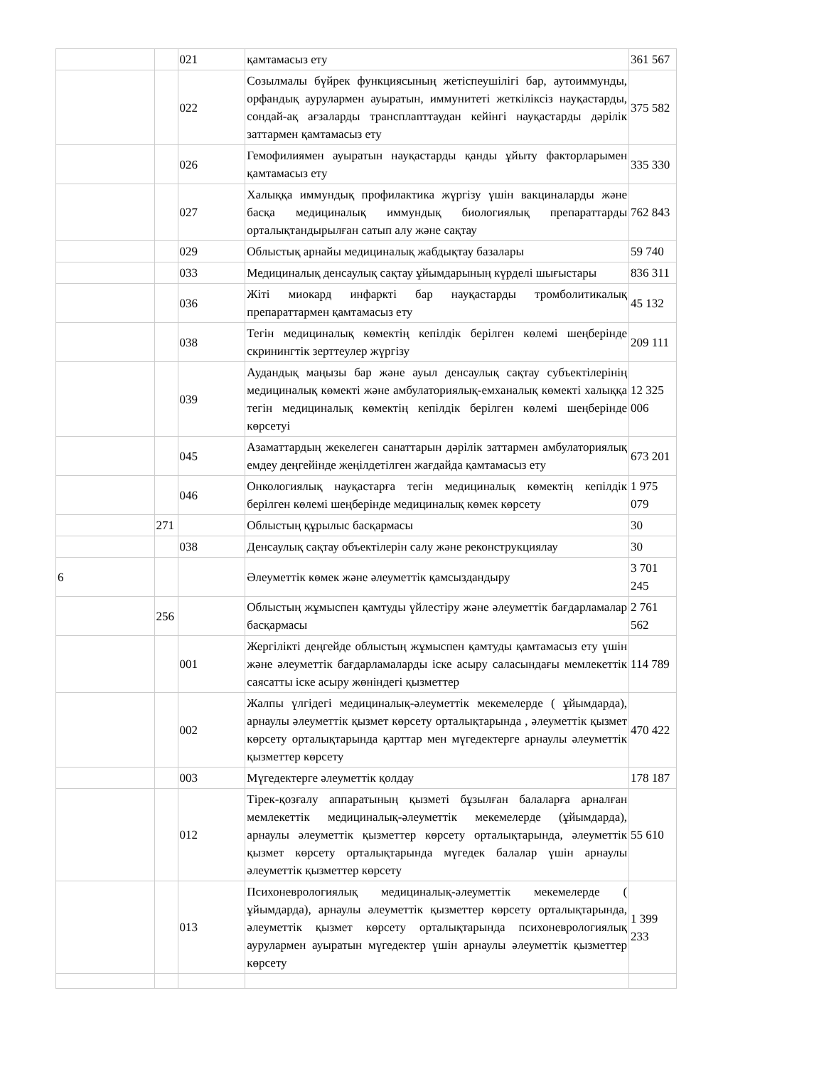| | | 021 | қамтамасыз ету | 361 567 |
| | | 022 | Созылмалы бүйрек функциясының жетіспеушілігі бар, аутоиммунды, орфандық аурулармен ауыратын, иммунитеті жеткіліксіз науқастарды, сондай-ақ ағзаларды трансплanттаудан кейінгі науқастарды дәрілік заттармен қамтамасыз ету | 375 582 |
| | | 026 | Гемофилиямен ауыратын науқастарды қанды ұйыту факторларымен қамтамасыз ету | 335 330 |
| | | 027 | Халыққа иммундық профилактика жүргізу үшін вакциналарды және басқа медициналық иммундық биологиялық препараттарды орталықтандырылған сатып алу және сақтау | 762 843 |
| | | 029 | Облыстық арнайы медициналық жабдықтау базалары | 59 740 |
| | | 033 | Медициналық денсаулық сақтау ұйымдарының күрделі шығыстары | 836 311 |
| | | 036 | Жіті миокард инфаркті бар науқастарды тромболитикалық препараттармен қамтамасыз ету | 45 132 |
| | | 038 | Тегін медициналық көмектің кепілдік берілген көлемі шеңберінде скринингтік зерттеулер жүргізу | 209 111 |
| | | 039 | Аудандық маңызы бар және ауыл денсаулық сақтау субъектілерінің медициналық көмекті және амбулаториялық-емханалық көмекті халыққа тегін медициналық көмектің кепілдік берілген көлемі шеңберінде көрсетуі | 12 325 006 |
| | | 045 | Азаматтардың жекелеген санаттарын дәрілік заттармен амбулаториялық емдеу деңгейінде жеңілдетілген жағдайда қамтамасыз ету | 673 201 |
| | | 046 | Онкологиялық науқастарға тегін медициналық көмектің кепілдік берілген көлемі шеңберінде медициналық көмек көрсету | 1 975 079 |
| | 271 | | Облыстың құрылыс басқармасы | 30 |
| | | 038 | Денсаулық сақтау объектілерін салу және реконструкциялау | 30 |
| 6 | | | Әлеуметтік көмек және әлеуметтік қамсыздандыру | 3 701 245 |
| | 256 | | Облыстың жұмыспен қамтуды үйлестіру және әлеуметтік бағдарламалар басқармасы | 2 761 562 |
| | | 001 | Жергілікті деңгейде облыстың жұмыспен қамтуды қамтамасыз ету үшін және әлеуметтік бағдарламаларды іске асыру саласындағы мемлекеттік саясатты іске асыру жөніндегі қызметтер | 114 789 |
| | | 002 | Жалпы үлгідегі медициналық-әлеуметтік мекемелерде ( ұйымдарда), арнаулы әлеуметтік қызмет көрсету орталықтарында , әлеуметтік қызмет көрсету орталықтарында қарттар мен мүгедектерге арнаулы әлеуметтік қызметтер көрсету | 470 422 |
| | | 003 | Мүгедектерге әлеуметтік қолдау | 178 187 |
| | | 012 | Тірек-қозғалу аппаратының қызметі бұзылған балаларға арналған мемлекеттік медициналық-әлеуметтік мекемелерде (ұйымдарда), арнаулы әлеуметтік қызметтер көрсету орталықтарында, әлеуметтік қызмет көрсету орталықтарында мүгедек балалар үшін арнаулы әлеуметтік қызметтер көрсету | 55 610 |
| | | 013 | Психоневрологиялық медициналық-әлеуметтік мекемелерде ( ұйымдарда), арнаулы әлеуметтік қызметтер көрсету орталықтарында, әлеуметтік қызмет көрсету орталықтарында психоневрологиялық аурулармен ауыратын мүгедектер үшін арнаулы әлеуметтік қызметтер көрсету | 1 399 233 |